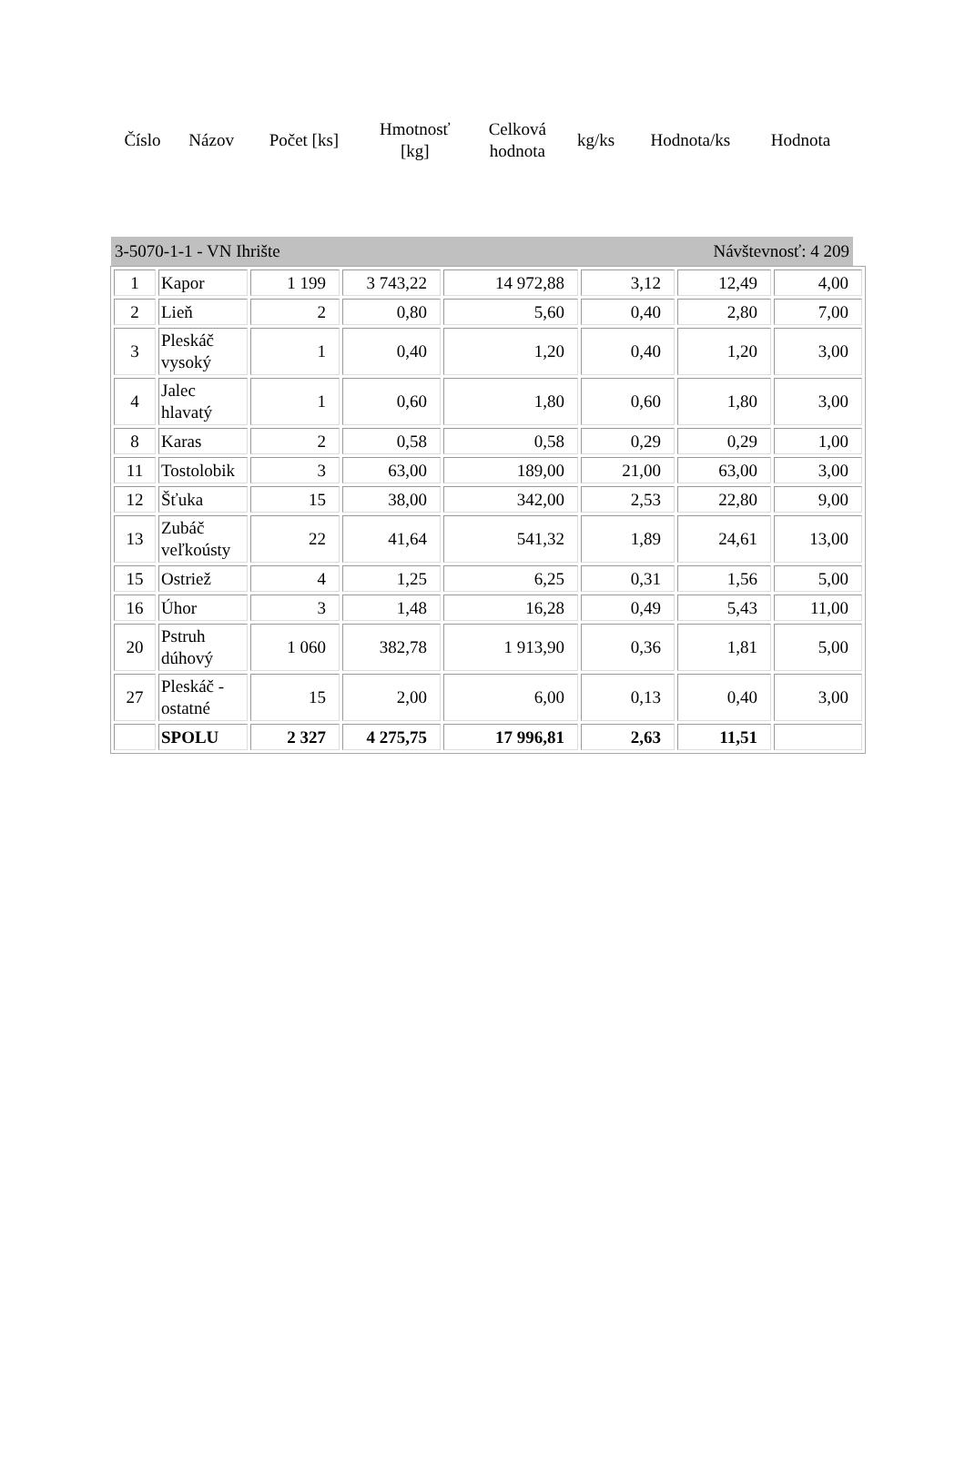| Číslo | Názov | Počet [ks] | Hmotnosť [kg] | Celková hodnota | kg/ks | Hodnota/ks | Hodnota |
| --- | --- | --- | --- | --- | --- | --- | --- |
3-5070-1-1 - VN Ihrište Návštevnosť: 4 209
| 1 | Kapor | 1 199 | 3 743,22 | 14 972,88 | 3,12 | 12,49 | 4,00 |
| 2 | Lieň | 2 | 0,80 | 5,60 | 0,40 | 2,80 | 7,00 |
| 3 | Pleskáč vysoký | 1 | 0,40 | 1,20 | 0,40 | 1,20 | 3,00 |
| 4 | Jalec hlavatý | 1 | 0,60 | 1,80 | 0,60 | 1,80 | 3,00 |
| 8 | Karas | 2 | 0,58 | 0,58 | 0,29 | 0,29 | 1,00 |
| 11 | Tostolobik | 3 | 63,00 | 189,00 | 21,00 | 63,00 | 3,00 |
| 12 | Šťuka | 15 | 38,00 | 342,00 | 2,53 | 22,80 | 9,00 |
| 13 | Zubáč veľkoústy | 22 | 41,64 | 541,32 | 1,89 | 24,61 | 13,00 |
| 15 | Ostriež | 4 | 1,25 | 6,25 | 0,31 | 1,56 | 5,00 |
| 16 | Úhor | 3 | 1,48 | 16,28 | 0,49 | 5,43 | 11,00 |
| 20 | Pstruh dúhový | 1 060 | 382,78 | 1 913,90 | 0,36 | 1,81 | 5,00 |
| 27 | Pleskáč - ostatné | 15 | 2,00 | 6,00 | 0,13 | 0,40 | 3,00 |
| | SPOLU | 2 327 | 4 275,75 | 17 996,81 | 2,63 | 11,51 | |